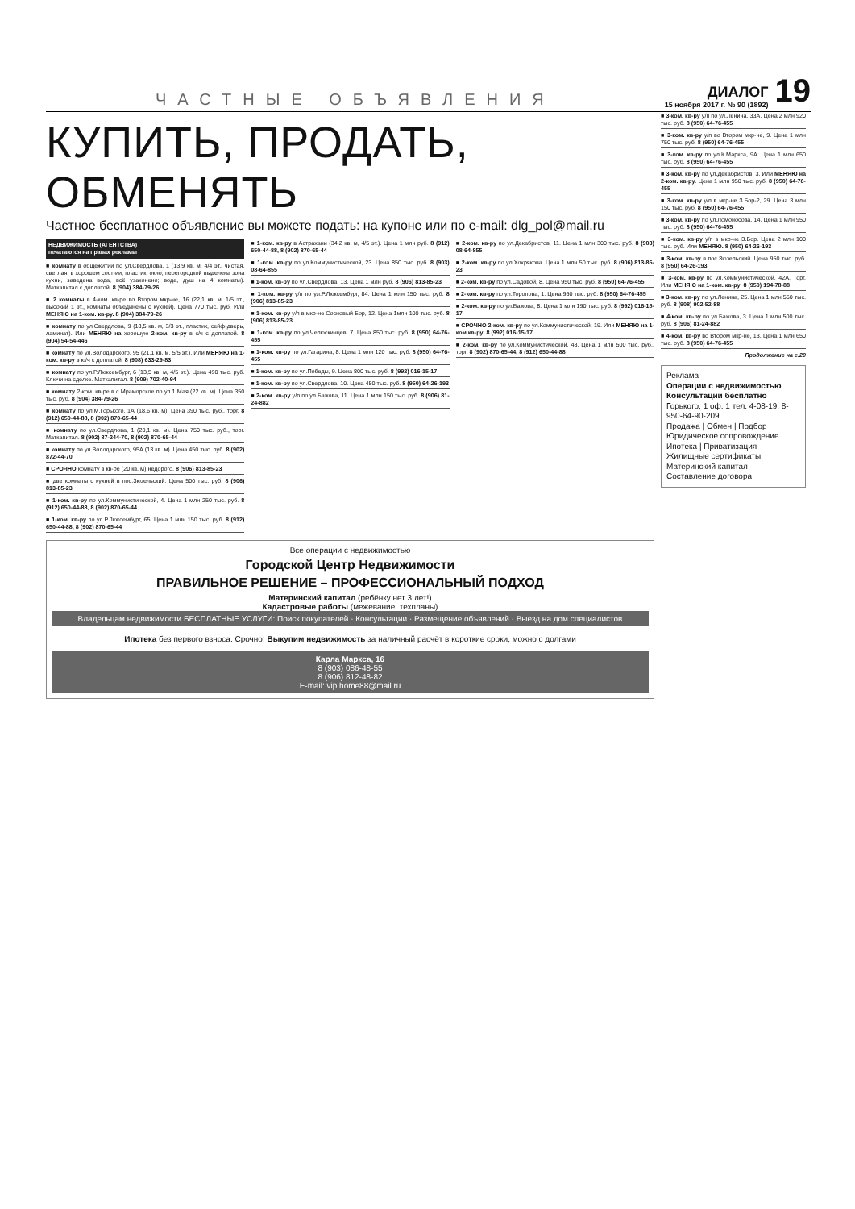ЧАСТНЫЕ ОБЪЯВЛЕНИЯ
ДИАЛОГ
15 ноября 2017 г. № 90 (1892)
19
КУПИТЬ, ПРОДАТЬ, ОБМЕНЯТЬ
Частное бесплатное объявление вы можете подать: на купоне или по e-mail: dlg_pol@mail.ru
НЕДВИЖИМОСТЬ (АГЕНТСТВА)
печатаются на правах рекламы
■ комнату в общежитии по ул.Свердлова, 1 (13,9 кв. м, 4/4 эт., чистая, светлая, в хорошем сост-ии, пластик. окно, перегородкой выделена зона кухни, заведена вода, всё узаконено; вода, душ на 4 комнаты). Маткапитал с доплатой. 8 (904) 384-79-26
■ 2 комнаты в 4-ком. кв-ре во Втором мкр-не, 16 (22,1 кв. м, 1/5 эт., высокий 1 эт., комнаты объединены с кухней). Цена 770 тыс. руб. Или МЕНЯЮ на 1-ком. кв-ру. 8 (904) 384-79-26
■ комнату по ул.Свердлова, 9 (18,5 кв. м, 3/3 эт., пластик, сейф-дверь, ламинат). Или МЕНЯЮ на хорошую 2-ком. кв-ру в с/ч с доплатой. 8 (904) 54-54-446
■ комнату по ул.Володарского, 95 (21,1 кв. м, 5/5 эт.). Или МЕНЯЮ на 1-ком. кв-ру в ю/ч с доплатой. 8 (908) 633-29-83
■ комнату по ул.Р.Люксембург, 6 (13,5 кв. м, 4/5 эт.). Цена 490 тыс. руб. Ключи на сделке. Маткапитал. 8 (909) 702-40-94
■ комнату 2-ком. кв-ре в с.Мраморское по ул.1 Мая (22 кв. м). Цена 350 тыс. руб. 8 (904) 384-79-26
■ комнату по ул.М.Горького, 1А (18,6 кв. м). Цена 390 тыс. руб., торг. 8 (912) 650-44-88, 8 (902) 870-65-44
■ комнату по ул.Свердлова, 1 (20,1 кв. м). Цена 750 тыс. руб., торг. Маткапитал. 8 (902) 87-244-70, 8 (902) 870-65-44
■ комнату по ул.Володарского, 95А (13 кв. м). Цена 450 тыс. руб. 8 (902) 872-44-70
■ СРОЧНО комнату в кв-ре (20 кв. м) недорого. 8 (906) 813-85-23
■ две комнаты с кухней в пос.Зюзельский. Цена 500 тыс. руб. 8 (906) 813-85-23
■ 1-ком. кв-ру по ул.Коммунистической, 4. Цена 1 млн 250 тыс. руб. 8 (912) 650-44-88, 8 (902) 870-65-44
■ 1-ком. кв-ру по ул.Р.Люксембург, 65. Цена 1 млн 150 тыс. руб. 8 (912) 650-44-88, 8 (902) 870-65-44
■ 1-ком. кв-ру в Астрахани (34,2 кв. м, 4/5 эт.). Цена 1 млн руб. 8 (912) 650-44-88, 8 (902) 870-65-44
■ 1-ком. кв-ру по ул.Коммунистической, 23. Цена 850 тыс. руб. 8 (903) 08-64-855
■ 1-ком. кв-ру по ул.Свердлова, 13. Цена 1 млн руб. 8 (906) 813-85-23
■ 1-ком. кв-ру у/п по ул.Р.Люксембург, 84. Цена 1 млн 150 тыс. руб. 8 (906) 813-85-23
■ 1-ком. кв-ру у/п в мкр-не Сосновый Бор, 12. Цена 1млн 100 тыс. руб. 8 (906) 813-85-23
■ 1-ком. кв-ру по ул.Челюскинцев, 7. Цена 850 тыс. руб. 8 (950) 64-76-455
■ 1-ком. кв-ру по ул.Гагарина, 8. Цена 1 млн 120 тыс. руб. 8 (950) 64-76-455
■ 1-ком. кв-ру по ул.Победы, 9. Цена 800 тыс. руб. 8 (992) 016-15-17
■ 1-ком. кв-ру по ул.Свердлова, 10. Цена 480 тыс. руб. 8 (950) 64-26-193
■ 2-ком. кв-ру у/п по ул.Бажова, 11. Цена 1 млн 150 тыс. руб. 8 (906) 81-24-882
■ 2-ком. кв-ру по ул.Декабристов, 11. Цена 1 млн 300 тыс. руб. 8 (903) 08-64-855
■ 2-ком. кв-ру по ул.Хохрякова. Цена 1 млн 50 тыс. руб. 8 (906) 813-85-23
■ 2-ком. кв-ру по ул.Садовой, 8. Цена 950 тыс. руб. 8 (950) 64-76-455
■ 2-ком. кв-ру по ул.Торопова, 1. Цена 950 тыс. руб. 8 (950) 64-76-455
■ 2-ком. кв-ру по ул.Бажова, 8. Цена 1 млн 190 тыс. руб. 8 (992) 016-15-17
■ СРОЧНО 2-ком. кв-ру по ул.Коммунистической, 19. Или МЕНЯЮ на 1-ком кв-ру. 8 (992) 016-15-17
■ 2-ком. кв-ру по ул.Коммунистической, 48. Цена 1 млн 500 тыс. руб., торг. 8 (902) 870-65-44, 8 (912) 650-44-88
Все операции с недвижимостью
Городской Центр Недвижимости
ПРАВИЛЬНОЕ РЕШЕНИЕ – ПРОФЕССИОНАЛЬНЫЙ ПОДХОД
Материнский капитал (ребёнку нет 3 лет!)
Кадастровые работы (межевание, техпланы)
Владельцам недвижимости БЕСПЛАТНЫЕ УСЛУГИ: Поиск покупателей · Консультации · Размещение объявлений · Выезд на дом специалистов
Ипотека без первого взноса. Срочно! Выкупим недвижимость за наличный расчёт в короткие сроки, можно с долгами
Карла Маркса, 16
8 (903) 086-48-55
8 (906) 812-48-82
E-mail: vip.home88@mail.ru
■ 3-ком. кв-ру у/п по ул.Ленина, 33А. Цена 2 млн 920 тыс. руб. 8 (950) 64-76-455
■ 3-ком. кв-ру у/п во Втором мкр-не, 9. Цена 1 млн 750 тыс. руб. 8 (950) 64-76-455
■ 3-ком. кв-ру по ул.К.Маркса, 9А. Цена 1 млн 650 тыс. руб. 8 (950) 64-76-455
■ 3-ком. кв-ру по ул.Декабристов, 3. Или МЕНЯЮ на 2-ком. кв-ру. Цена 1 млн 950 тыс. руб. 8 (950) 64-76-455
■ 3-ком. кв-ру у/п в мкр-не З.Бор-2, 29. Цена 3 млн 150 тыс. руб. 8 (950) 64-76-455
■ 3-ком. кв-ру по ул.Ломоносова, 14. Цена 1 млн 950 тыс. руб. 8 (950) 64-76-455
■ 3-ком. кв-ру у/п в мкр-не З.Бор. Цена 2 млн 100 тыс. руб. Или МЕНЯЮ. 8 (950) 64-26-193
■ 3-ком. кв-ру в пос.Зюзельский. Цена 950 тыс. руб. 8 (950) 64-26-193
■ 3-ком. кв-ру по ул.Коммунистической, 42А. Торг. Или МЕНЯЮ на 1-ком. кв-ру. 8 (950) 194-78-88
■ 3-ком. кв-ру по ул.Ленина, 25. Цена 1 млн 550 тыс. руб. 8 (908) 902-52-88
■ 4-ком. кв-ру по ул.Бажова, 3. Цена 1 млн 500 тыс. руб. 8 (906) 81-24-882
■ 4-ком. кв-ру во Втором мкр-не, 13. Цена 1 млн 650 тыс. руб. 8 (950) 64-76-455
Продолжение на с.20
Реклама
Операции с недвижимостью
Консультации бесплатно
Горького, 1 оф. 1 тел. 4-08-19, 8-950-64-90-209
Продажа | Обмен | Подбор
Юридическое сопровождение
Ипотека | Приватизация
Жилищные сертификаты
Материнский капитал
Составление договора